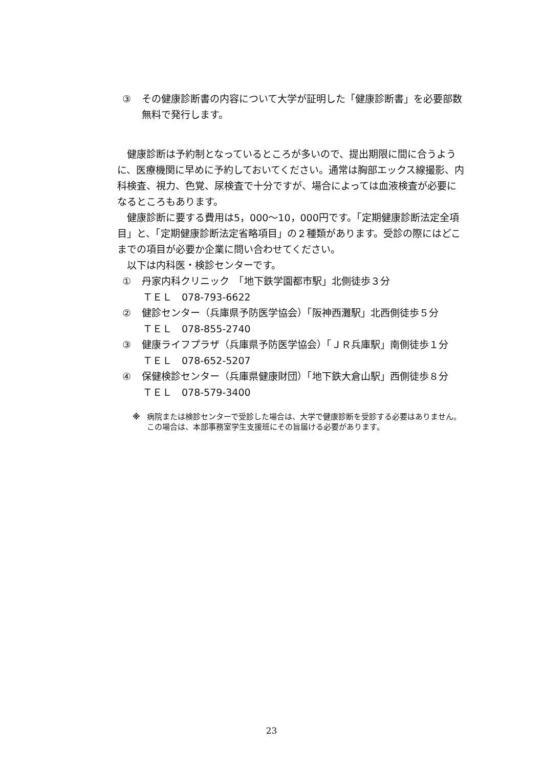③ その健康診断書の内容について大学が証明した「健康診断書」を必要部数無料で発行します。
　健康診断は予約制となっているところが多いので、提出期限に間に合うように、医療機関に早めに予約しておいてください。通常は胸部エックス線撮影、内科検査、視力、色覚、尿検査で十分ですが、場合によっては血液検査が必要になるところもあります。
　健康診断に要する費用は5，000～10，000円です。「定期健康診断法定全項目」と、「定期健康診断法定省略項目」の２種類があります。受診の際にはどこまでの項目が必要か企業に問い合わせてください。
　以下は内科医・検診センターです。
① 丹家内科クリニック　「地下鉄学園都市駅」北側徒歩３分
ＴＥＬ　078-793-6622
② 健診センター（兵庫県予防医学協会）「阪神西灘駅」北西側徒歩５分
ＴＥＬ　078-855-2740
③ 健康ライフプラザ（兵庫県予防医学協会）「ＪＲ兵庫駅」南側徒歩１分
ＴＥＬ　078-652-5207
④ 保健検診センター（兵庫県健康財団）「地下鉄大倉山駅」西側徒歩８分
ＴＥＬ　078-579-3400
※ 病院または検診センターで受診した場合は、大学で健康診断を受診する必要はありません。この場合は、本部事務室学生支援班にその旨届ける必要があります。
23